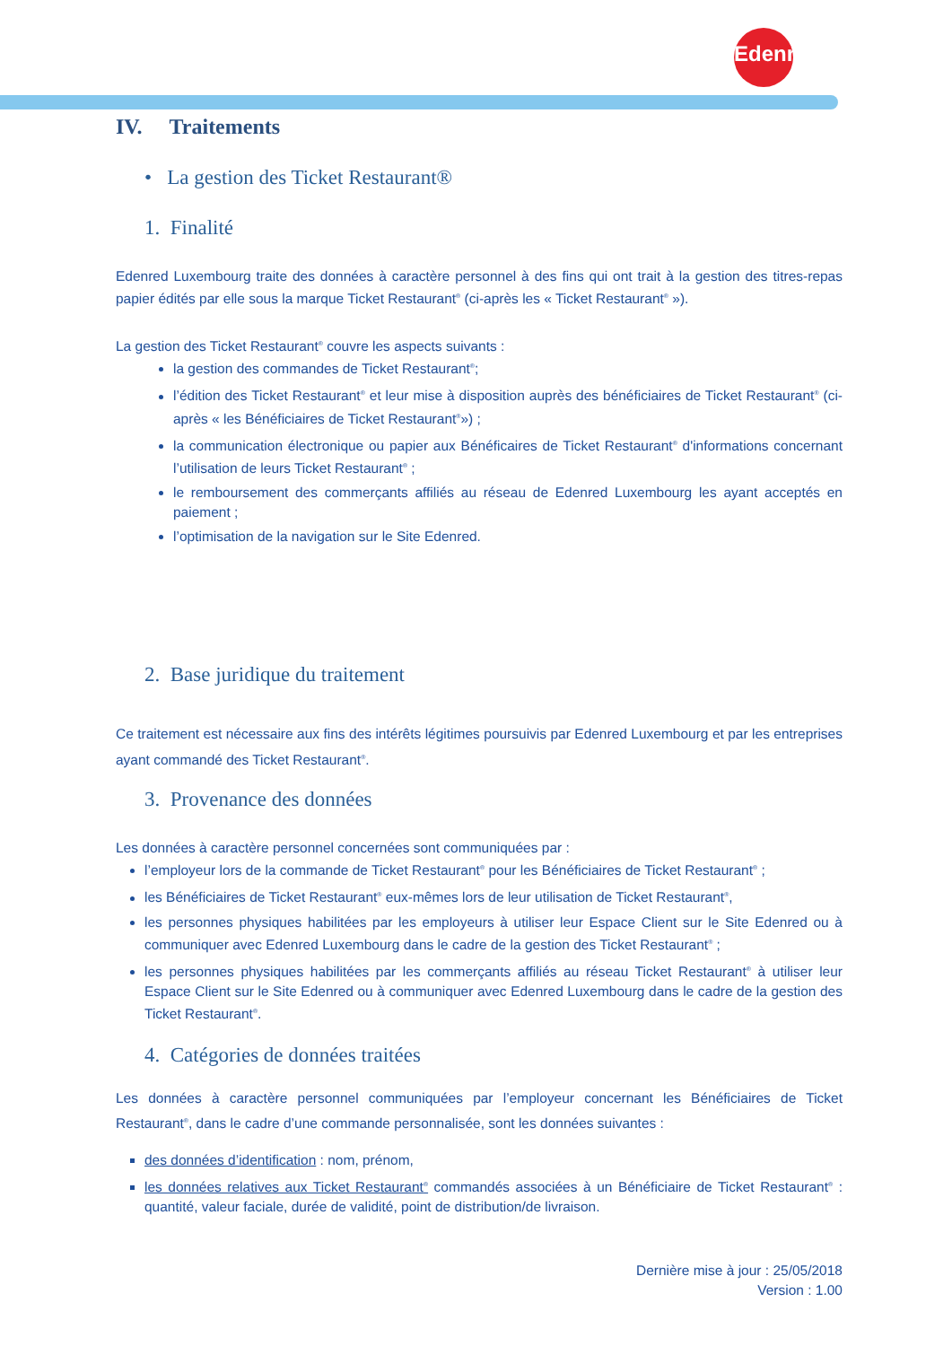Edenred
IV. Traitements
• La gestion des Ticket Restaurant®
1. Finalité
Edenred Luxembourg traite des données à caractère personnel à des fins qui ont trait à la gestion des titres-repas papier édités par elle sous la marque Ticket Restaurant<sup>®</sup> (ci-après les « Ticket Restaurant<sup>®</sup> »).
La gestion des Ticket Restaurant<sup>®</sup> couvre les aspects suivants :
la gestion des commandes de Ticket Restaurant<sup>®</sup>;
l’édition des Ticket Restaurant<sup>®</sup> et leur mise à disposition auprès des bénéficiaires de Ticket Restaurant<sup>®</sup> (ci-après « les Bénéficiaires de Ticket Restaurant<sup>®</sup>») ;
la communication électronique ou papier aux Bénéficaires de Ticket Restaurant<sup>®</sup> d'informations concernant l’utilisation de leurs Ticket Restaurant<sup>®</sup> ;
le remboursement des commerçants affiliés au réseau de Edenred Luxembourg les ayant acceptés en paiement ;
l’optimisation de la navigation sur le Site Edenred.
2. Base juridique du traitement
Ce traitement est nécessaire aux fins des intérêts légitimes poursuivis par Edenred Luxembourg et par les entreprises ayant commandé des Ticket Restaurant<sup>®</sup>.
3. Provenance des données
Les données à caractère personnel concernées sont communiquées par :
l’employeur lors de la commande de Ticket Restaurant<sup>®</sup> pour les Bénéficiaires de Ticket Restaurant<sup>®</sup> ;
les Bénéficiaires de Ticket Restaurant<sup>®</sup> eux-mêmes lors de leur utilisation de Ticket Restaurant<sup>®</sup>,
les personnes physiques habilitées par les employeurs à utiliser leur Espace Client sur le Site Edenred ou à communiquer avec Edenred Luxembourg dans le cadre de la gestion des Ticket Restaurant<sup>®</sup> ;
les personnes physiques habilitées par les commerçants affiliés au réseau Ticket Restaurant<sup>®</sup> à utiliser leur Espace Client sur le Site Edenred ou à communiquer avec Edenred Luxembourg dans le cadre de la gestion des Ticket Restaurant<sup>®</sup>.
4. Catégories de données traitées
Les données à caractère personnel communiquées par l’employeur concernant les Bénéficiaires de Ticket Restaurant<sup>®</sup>, dans le cadre d’une commande personnalisée, sont les données suivantes :
des données d’identification : nom, prénom,
les données relatives aux Ticket Restaurant<sup>®</sup> commandés associées à un Bénéficiaire de Ticket Restaurant<sup>®</sup> : quantité, valeur faciale, durée de validité, point de distribution/de livraison.
Dernière mise à jour : 25/05/2018
Version : 1.00